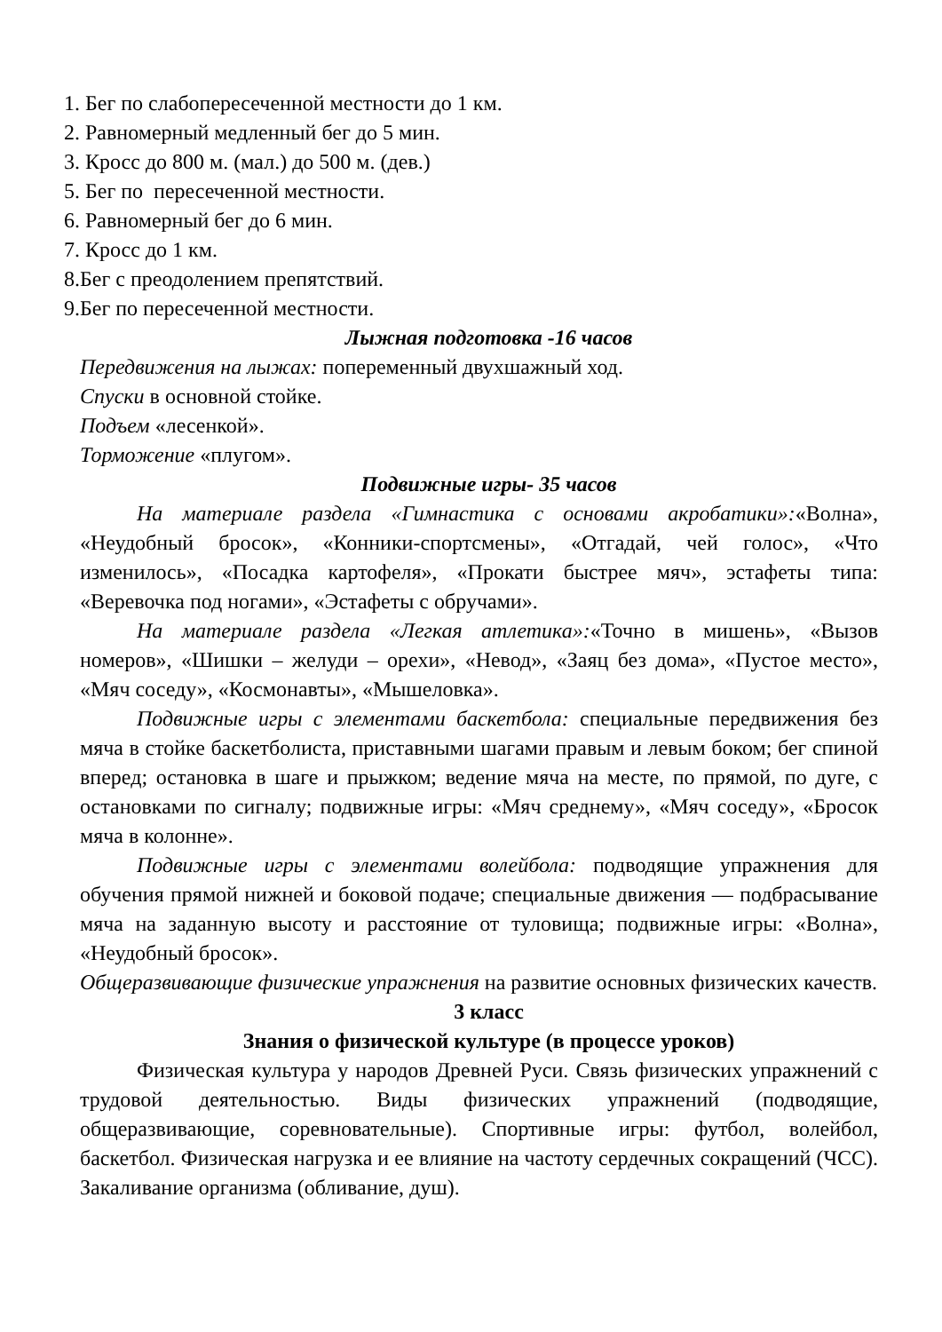1. Бег по слабопересеченной местности до 1 км.
2. Равномерный медленный бег до 5 мин.
3. Кросс до 800 м. (мал.) до 500 м. (дев.)
5. Бег по пересеченной местности.
6. Равномерный бег до 6 мин.
7. Кросс до 1 км.
8.Бег с преодолением препятствий.
9.Бег по пересеченной местности.
Лыжная подготовка -16 часов
Передвижения на лыжах: попеременный двухшажный ход.
Спуски в основной стойке.
Подъем «лесенкой».
Торможение «плугом».
Подвижные игры- 35 часов
На материале раздела «Гимнастика с основами акробатики»:«Волна», «Неудобный бросок», «Конники-спортсмены», «Отгадай, чей голос», «Что изменилось», «Посадка картофеля», «Прокати быстрее мяч», эстафеты типа: «Веревочка под ногами», «Эстафеты с обручами».
На материале раздела «Легкая атлетика»:«Точно в мишень», «Вызов номеров», «Шишки – желуди – орехи», «Невод», «Заяц без дома», «Пустое место», «Мяч соседу», «Космонавты», «Мышеловка».
Подвижные игры с элементами баскетбола: специальные передвижения без мяча в стойке баскетболиста, приставными шагами правым и левым боком; бег спиной вперед; остановка в шаге и прыжком; ведение мяча на месте, по прямой, по дуге, с остановками по сигналу; подвижные игры: «Мяч среднему», «Мяч соседу», «Бросок мяча в колонне».
Подвижные игры с элементами волейбола: подводящие упражнения для обучения прямой нижней и боковой подаче; специальные движения — подбрасывание мяча на заданную высоту и расстояние от туловища; подвижные игры: «Волна», «Неудобный бросок».
Общеразвивающие физические упражнения на развитие основных физических качеств.
3 класс
Знания о физической культуре (в процессе уроков)
Физическая культура у народов Древней Руси. Связь физических упражнений с трудовой деятельностью. Виды физических упражнений (подводящие, общеразвивающие, соревновательные). Спортивные игры: футбол, волейбол, баскетбол. Физическая нагрузка и ее влияние на частоту сердечных сокращений (ЧСС). Закаливание организма (обливание, душ).